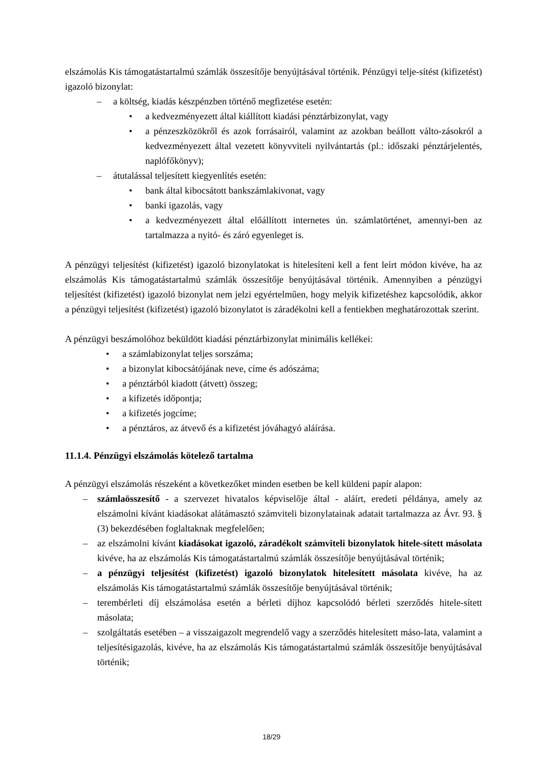elszámolás Kis támogatástartalmú számlák összesítője benyújtásával történik. Pénzügyi telje-sítést (kifizetést) igazoló bizonylat:
– a költség, kiadás készpénzben történő megfizetése esetén:
• a kedvezményezett által kiállított kiadási pénztárbizonylat, vagy
• a pénzeszközökről és azok forrásairól, valamint az azokban beállott válto-zásokról a kedvezményezett által vezetett könyvviteli nyilvántartás (pl.: időszaki pénztárjelentés, naplófőkönyv);
– átutalással teljesített kiegyenlítés esetén:
• bank által kibocsátott bankszámlakivonat, vagy
• banki igazolás, vagy
• a kedvezményezett által előállított internetes ún. számlatörténet, amennyi-ben az tartalmazza a nyitó- és záró egyenleget is.
A pénzügyi teljesítést (kifizetést) igazoló bizonylatokat is hitelesíteni kell a fent leírt módon kivéve, ha az elszámolás Kis támogatástartalmú számlák összesítője benyújtásával történik. Amennyiben a pénzügyi teljesítést (kifizetést) igazoló bizonylat nem jelzi egyértelműen, hogy melyik kifizetéshez kapcsolódik, akkor a pénzügyi teljesítést (kifizetést) igazoló bizonylatot is záradékolni kell a fentiekben meghatározottak szerint.
A pénzügyi beszámolóhoz beküldött kiadási pénztárbizonylat minimális kellékei:
• a számlabizonylat teljes sorszáma;
• a bizonylat kibocsátójának neve, címe és adószáma;
• a pénztárból kiadott (átvett) összeg;
• a kifizetés időpontja;
• a kifizetés jogcíme;
• a pénztáros, az átvevő és a kifizetést jóváhagyó aláírása.
11.1.4. Pénzügyi elszámolás kötelező tartalma
A pénzügyi elszámolás részeként a következőket minden esetben be kell küldeni papír alapon:
– számlaösszesítő - a szervezet hivatalos képviselője által - aláírt, eredeti példánya, amely az elszámolni kívánt kiadásokat alátámasztó számviteli bizonylatainak adatait tartalmazza az Ávr. 93. § (3) bekezdésében foglaltaknak megfelelően;
– az elszámolni kívánt kiadásokat igazoló, záradékolt számviteli bizonylatok hitele-sített másolata kivéve, ha az elszámolás Kis támogatástartalmú számlák összesítője benyújtásával történik;
– a pénzügyi teljesítést (kifizetést) igazoló bizonylatok hitelesített másolata kivéve, ha az elszámolás Kis támogatástartalmú számlák összesítője benyújtásával történik;
– terembérleti díj elszámolása esetén a bérleti díjhoz kapcsolódó bérleti szerződés hitele-sített másolata;
– szolgáltatás esetében – a visszaigazolt megrendelő vagy a szerződés hitelesített máso-lata, valamint a teljesítésigazolás, kivéve, ha az elszámolás Kis támogatástartalmú számlák összesítője benyújtásával történik;
18/29